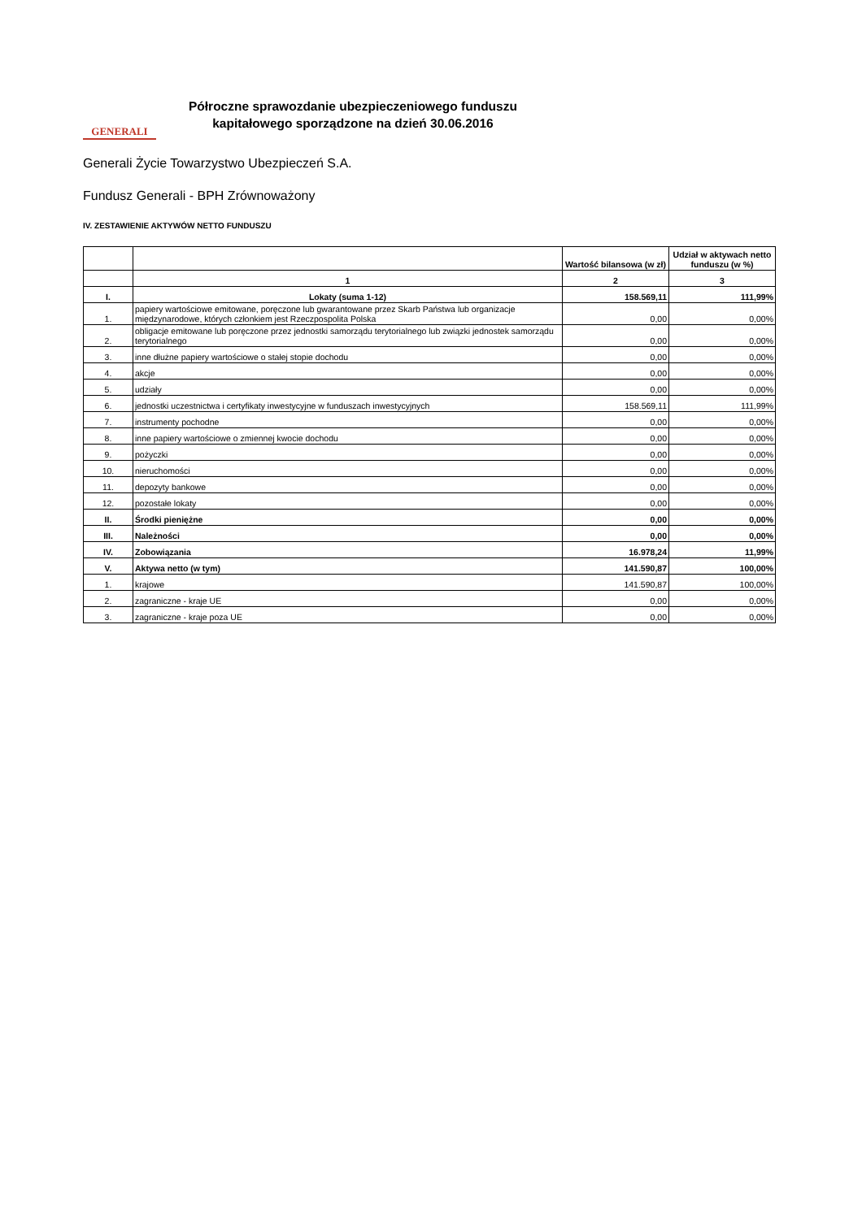GENERALI
Półroczne sprawozdanie ubezpieczeniowego funduszu
kapitałowego sporządzone na dzień 30.06.2016
Generali Życie Towarzystwo Ubezpieczeń S.A.
Fundusz Generali - BPH Zrównoważony
IV. ZESTAWIENIE AKTYWÓW NETTO FUNDUSZU
| | | Wartość bilansowa (w zł) | Udział w aktywach netto funduszu (w %) |
| --- | --- | --- | --- |
| | 1 | 2 | 3 |
| I. | Lokaty (suma 1-12) | 158.569,11 | 111,99% |
| 1. | papiery wartościowe emitowane, poręczone lub gwarantowane przez Skarb Państwa lub organizacje międzynarodowe, których członkiem jest Rzeczpospolita Polska | 0,00 | 0,00% |
| 2. | obligacje emitowane lub poręczone przez jednostki samorządu terytorialnego lub związki jednostek samorządu terytorialnego | 0,00 | 0,00% |
| 3. | inne dłużne papiery wartościowe o stałej stopie dochodu | 0,00 | 0,00% |
| 4. | akcje | 0,00 | 0,00% |
| 5. | udziały | 0,00 | 0,00% |
| 6. | jednostki uczestnictwa i certyfikaty inwestycyjne w funduszach inwestycyjnych | 158.569,11 | 111,99% |
| 7. | instrumenty pochodne | 0,00 | 0,00% |
| 8. | inne papiery wartościowe o zmiennej kwocie dochodu | 0,00 | 0,00% |
| 9. | pożyczki | 0,00 | 0,00% |
| 10. | nieruchomości | 0,00 | 0,00% |
| 11. | depozyty bankowe | 0,00 | 0,00% |
| 12. | pozostałe lokaty | 0,00 | 0,00% |
| II. | Środki pieniężne | 0,00 | 0,00% |
| III. | Należności | 0,00 | 0,00% |
| IV. | Zobowiązania | 16.978,24 | 11,99% |
| V. | Aktywa netto (w tym) | 141.590,87 | 100,00% |
| 1. | krajowe | 141.590,87 | 100,00% |
| 2. | zagraniczne - kraje UE | 0,00 | 0,00% |
| 3. | zagraniczne - kraje poza UE | 0,00 | 0,00% |